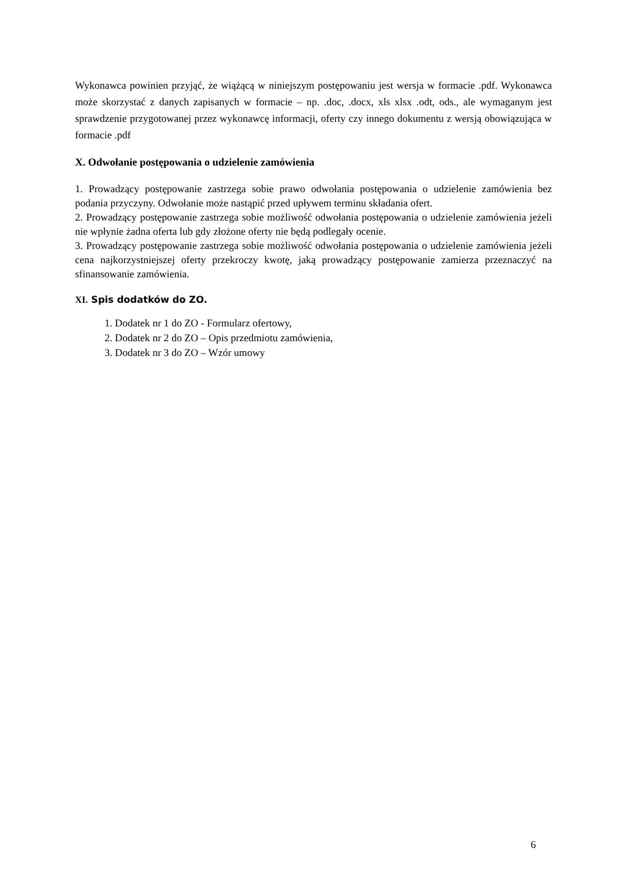Wykonawca powinien przyjąć, że wiążącą w niniejszym postępowaniu jest wersja w formacie .pdf. Wykonawca może skorzystać z danych zapisanych w formacie – np. .doc, .docx, xls xlsx .odt, ods., ale wymaganym jest sprawdzenie przygotowanej przez wykonawcę informacji, oferty czy innego dokumentu z wersją obowiązująca w formacie .pdf
X. Odwołanie postępowania o udzielenie zamówienia
1. Prowadzący postępowanie zastrzega sobie prawo odwołania postępowania o udzielenie zamówienia bez podania przyczyny. Odwołanie może nastąpić przed upływem terminu składania ofert.
2. Prowadzący postępowanie zastrzega sobie możliwość odwołania postępowania o udzielenie zamówienia jeżeli nie wpłynie żadna oferta lub gdy złożone oferty nie będą podlegały ocenie.
3. Prowadzący postępowanie zastrzega sobie możliwość odwołania postępowania o udzielenie zamówienia jeżeli cena najkorzystniejszej oferty przekroczy kwotę, jaką prowadzący postępowanie zamierza przeznaczyć na sfinansowanie zamówienia.
XI. Spis dodatków do ZO.
1. Dodatek nr 1 do ZO - Formularz ofertowy,
2. Dodatek nr 2 do ZO – Opis przedmiotu zamówienia,
3. Dodatek nr 3 do ZO – Wzór umowy
6